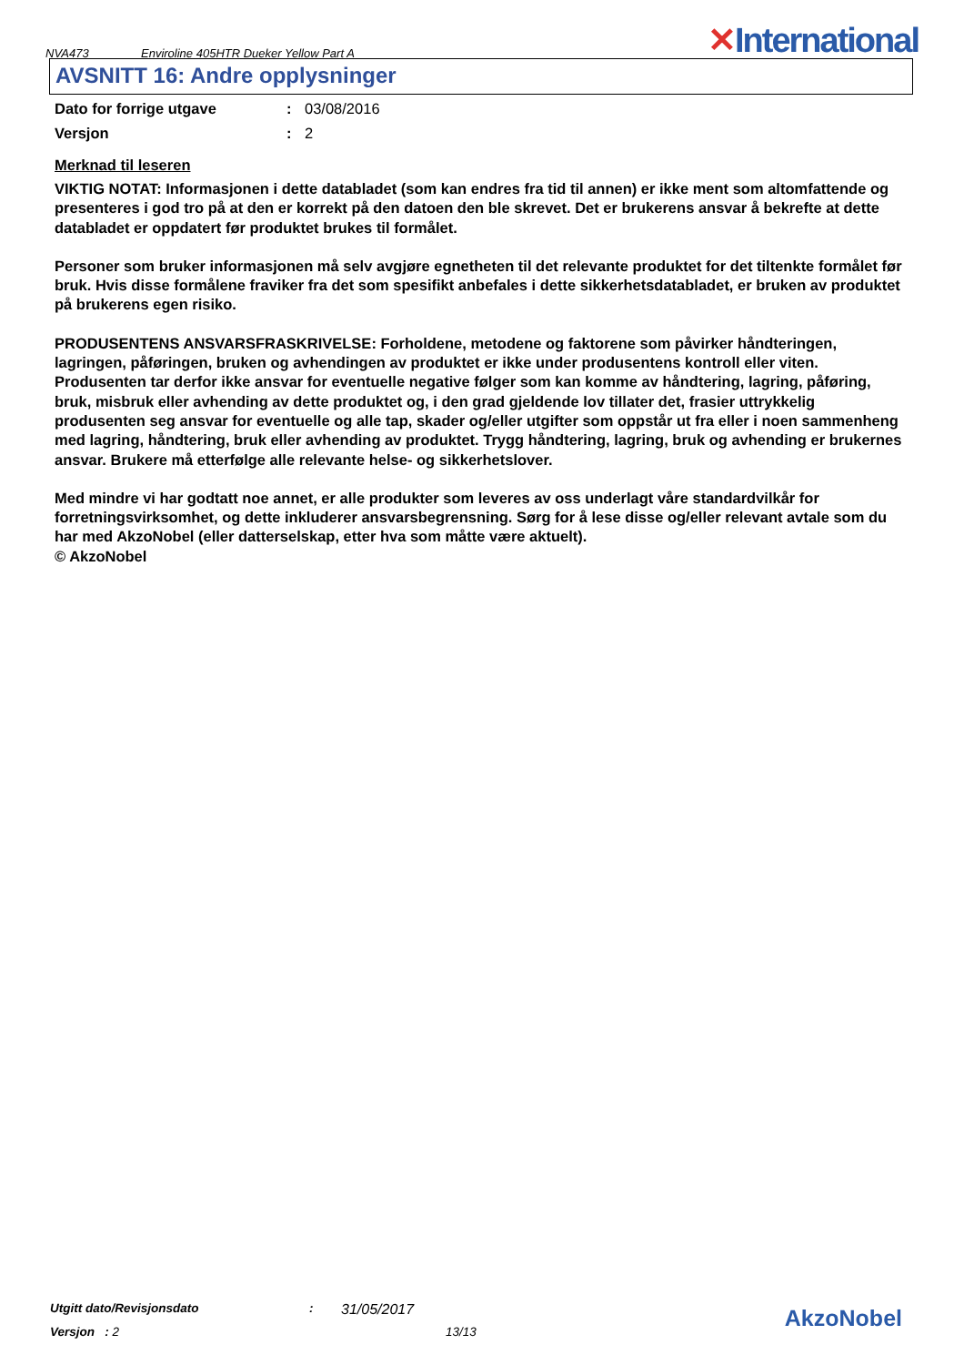NVA473
Enviroline 405HTR Dueker Yellow Part A
✕International
AVSNITT 16: Andre opplysninger
Dato for forrige utgave : 03/08/2016
Versjon : 2
Merknad til leseren
VIKTIG NOTAT: Informasjonen i dette databladet (som kan endres fra tid til annen) er ikke ment som altomfattende og presenteres i god tro på at den er korrekt på den datoen den ble skrevet. Det er brukerens ansvar å bekrefte at dette databladet er oppdatert før produktet brukes til formålet.
Personer som bruker informasjonen må selv avgjøre egnetheten til det relevante produktet for det tiltenkte formålet før bruk. Hvis disse formålene fraviker fra det som spesifikt anbefales i dette sikkerhetsdatabladet, er bruken av produktet på brukerens egen risiko.
PRODUSENTENS ANSVARSFRASKRIVELSE: Forholdene, metodene og faktorene som påvirker håndteringen, lagringen, påføringen, bruken og avhendingen av produktet er ikke under produsentens kontroll eller viten. Produsenten tar derfor ikke ansvar for eventuelle negative følger som kan komme av håndtering, lagring, påføring, bruk, misbruk eller avhending av dette produktet og, i den grad gjeldende lov tillater det, frasier uttrykkelig produsenten seg ansvar for eventuelle og alle tap, skader og/eller utgifter som oppstår ut fra eller i noen sammenheng med lagring, håndtering, bruk eller avhending av produktet. Trygg håndtering, lagring, bruk og avhending er brukernes ansvar. Brukere må etterfølge alle relevante helse- og sikkerhetslover.
Med mindre vi har godtatt noe annet, er alle produkter som leveres av oss underlagt våre standardvilkår for forretningsvirksomhet, og dette inkluderer ansvarsbegrensning. Sørg for å lese disse og/eller relevant avtale som du har med AkzoNobel (eller datterselskap, etter hva som måtte være aktuelt).
© AkzoNobel
Utgitt dato/Revisjonsdato: 31/05/2017
Versjon : 2 13/13
AkzoNobel